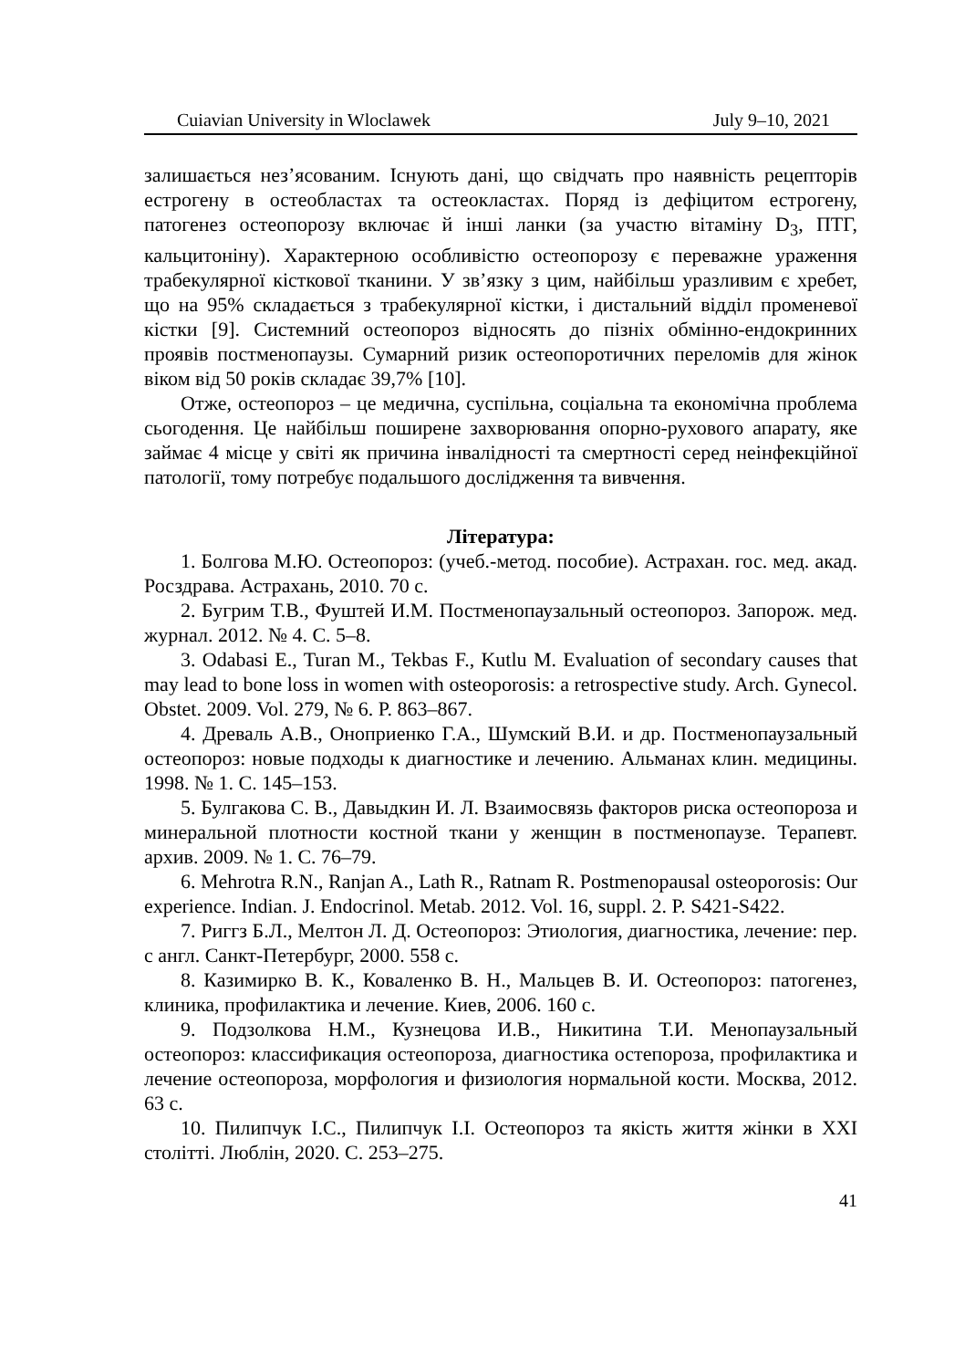Cuiavian University in Wloclawek July 9–10, 2021
залишається нез’ясованим. Існують дані, що свідчать про наявність рецепторів естрогену в остеобластах та остеокластах. Поряд із дефіцитом естрогену, патогенез остеопорозу включає й інші ланки (за участю вітаміну D<sub>3</sub>, ПТГ, кальцитоніну). Характерною особливістю остеопорозу є переважне ураження трабекулярної кісткової тканини. У зв’язку з цим, найбільш уразливим є хребет, що на 95% складається з трабекулярної кістки, і дистальний відділ променевої кістки [9]. Системний остеопороз відносять до пізніх обмінно-ендокринних проявів постменопаузы. Сумарний ризик остеопоротичних переломів для жінок віком від 50 років складає 39,7% [10].
Отже, остеопороз – це медична, суспільна, соціальна та економічна проблема сьогодення. Це найбільш поширене захворювання опорно-рухового апарату, яке займає 4 місце у світі як причина інвалідності та смертності серед неінфекційної патології, тому потребує подальшого дослідження та вивчення.
Література:
1. Болгова М.Ю. Остеопороз: (учеб.-метод. пособие). Астрахан. гос. мед. акад. Росздрава. Астрахань, 2010. 70 с.
2. Бугрим Т.В., Фуштей И.М. Постменопаузальный остеопороз. Запорож. мед. журнал. 2012. № 4. С. 5–8.
3. Odabasi E., Turan M., Tekbas F., Kutlu M. Evaluation of secondary causes that may lead to bone loss in women with osteoporosis: a retrospective study. Arch. Gynecol. Obstet. 2009. Vol. 279, № 6. P. 863–867.
4. Древаль А.В., Оноприенко Г.А., Шумский В.И. и др. Постменопаузальный остеопороз: новые подходы к диагностике и лечению. Альманах клин. медицины. 1998. № 1. С. 145–153.
5. Булгакова С. В., Давыдкин И. Л. Взаимосвязь факторов риска остеопороза и минеральной плотности костной ткани у женщин в постменопаузе. Терапевт. архив. 2009. № 1. С. 76–79.
6. Mehrotra R.N., Ranjan A., Lath R., Ratnam R. Postmenopausal osteoporosis: Our experience. Indian. J. Endocrinol. Metab. 2012. Vol. 16, suppl. 2. P. S421-S422.
7. Риггз Б.Л., Мелтон Л. Д. Остеопороз: Этиология, диагностика, лечение: пер. с англ. Санкт-Петербург, 2000. 558 с.
8. Казимирко В. К., Коваленко В. Н., Мальцев В. И. Остеопороз: патогенез, клиника, профилактика и лечение. Киев, 2006. 160 с.
9. Подзолкова Н.М., Кузнецова И.В., Никитина Т.И. Менопаузальный остеопороз: классификация остеопороза, диагностика остепороза, профилактика и лечение остеопороза, морфология и физиология нормальной кости. Москва, 2012. 63 с.
10. Пилипчук І.С., Пилипчук І.І. Остеопороз та якість життя жінки в XXI столітті. Люблін, 2020. С. 253–275.
41